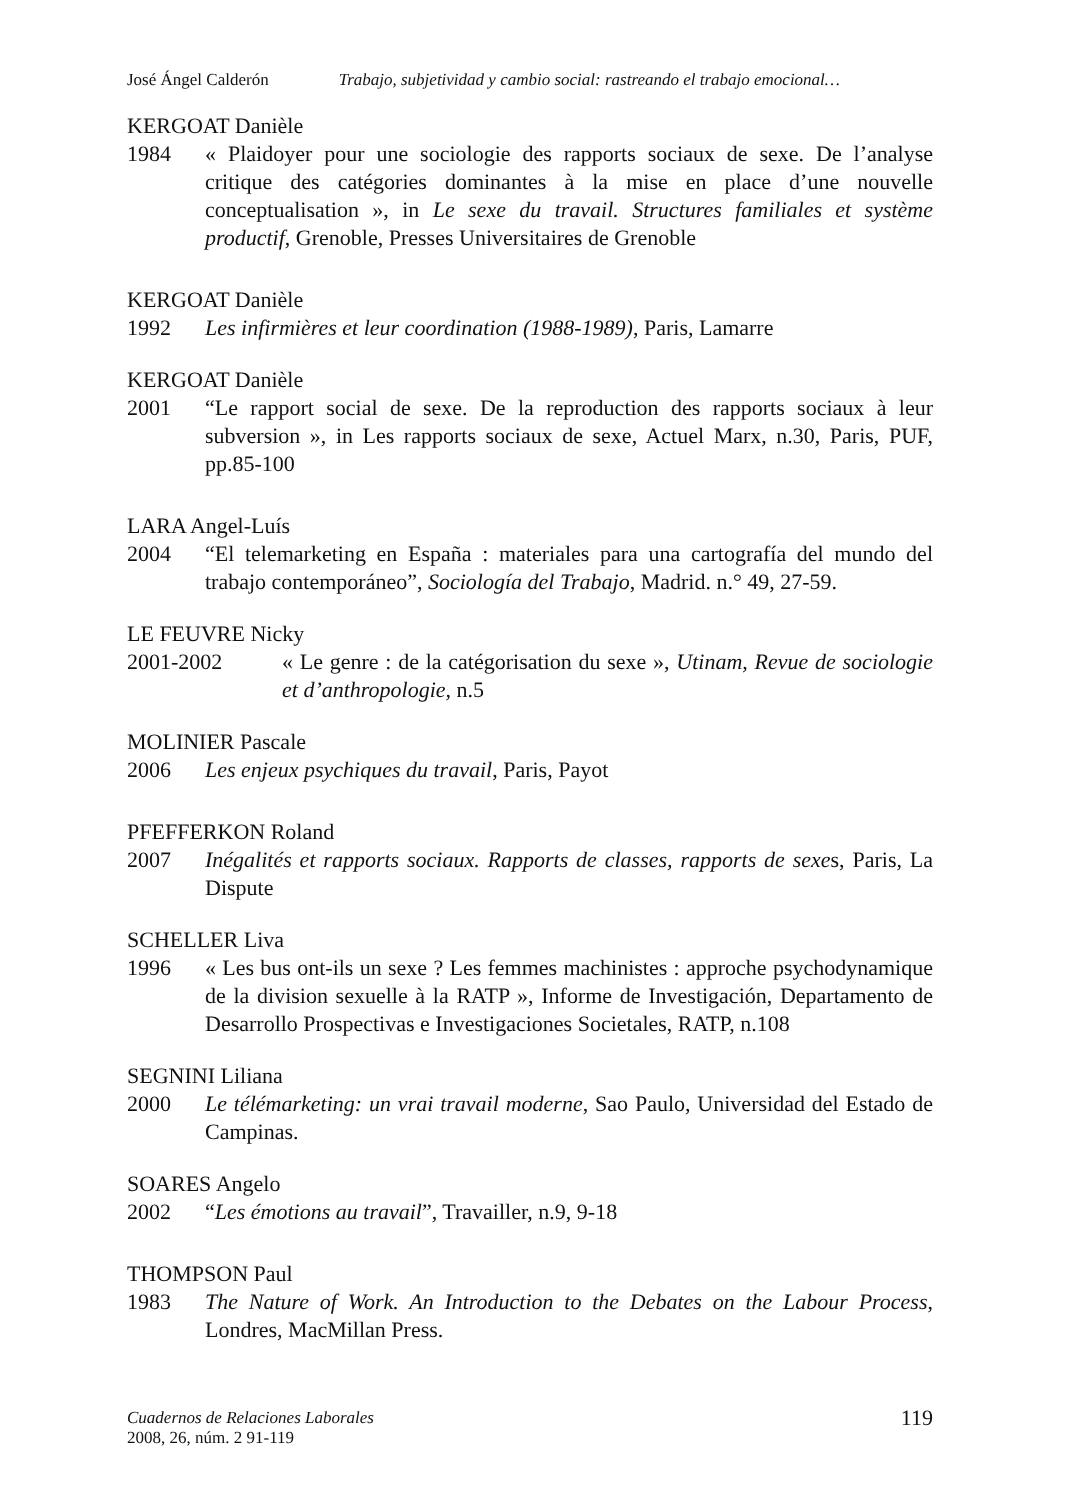José Ángel Calderón Trabajo, subjetividad y cambio social: rastreando el trabajo emocional…
KERGOAT Danièle
1984 « Plaidoyer pour une sociologie des rapports sociaux de sexe. De l’analyse critique des catégories dominantes à la mise en place d’une nouvelle conceptualisation », in Le sexe du travail. Structures familiales et système productif, Grenoble, Presses Universitaires de Grenoble
KERGOAT Danièle
1992 Les infirmières et leur coordination (1988-1989), Paris, Lamarre
KERGOAT Danièle
2001 “Le rapport social de sexe. De la reproduction des rapports sociaux à leur subversion », in Les rapports sociaux de sexe, Actuel Marx, n.30, Paris, PUF, pp.85-100
LARA Angel-Luís
2004 “El telemarketing en España : materiales para una cartografía del mundo del trabajo contemporáneo”, Sociología del Trabajo, Madrid. n.° 49, 27-59.
LE FEUVRE Nicky
2001-2002 « Le genre : de la catégorisation du sexe », Utinam, Revue de sociologie et d’anthropologie, n.5
MOLINIER Pascale
2006 Les enjeux psychiques du travail, Paris, Payot
PFEFFERKON Roland
2007 Inégalités et rapports sociaux. Rapports de classes, rapports de sexes, Paris, La Dispute
SCHELLER Liva
1996 « Les bus ont-ils un sexe ? Les femmes machinistes : approche psychodynamique de la division sexuelle à la RATP », Informe de Investigación, Departamento de Desarrollo Prospectivas e Investigaciones Societales, RATP, n.108
SEGNINI Liliana
2000 Le télémarketing: un vrai travail moderne, Sao Paulo, Universidad del Estado de Campinas.
SOARES Angelo
2002 “Les émotions au travail”, Travailler, n.9, 9-18
THOMPSON Paul
1983 The Nature of Work. An Introduction to the Debates on the Labour Process, Londres, MacMillan Press.
Cuadernos de Relaciones Laborales
2008, 26, núm. 2 91-119
119